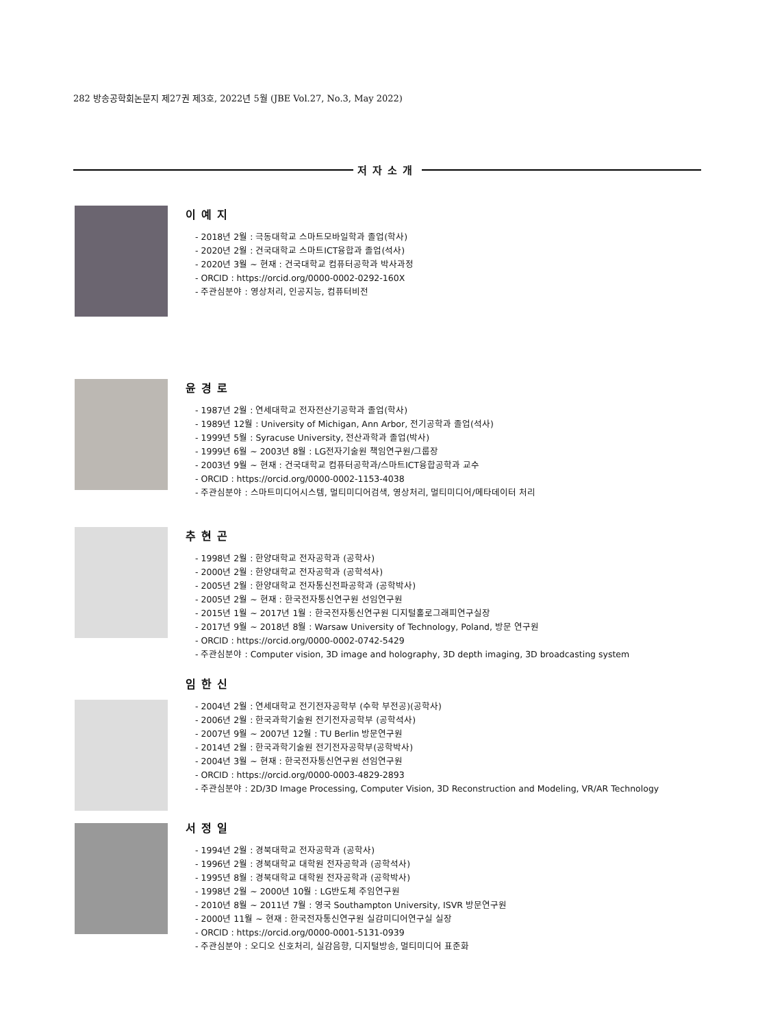282 방송공학회논문지 제27권 제3호, 2022년 5월 (JBE Vol.27, No.3, May 2022)
저자소개
이예지
- 2018년 2월 : 극동대학교 스마트모바일학과 졸업(학사)
- 2020년 2월 : 건국대학교 스마트ICT융합과 졸업(석사)
- 2020년 3월 ~ 현재 : 건국대학교 컴퓨터공학과 박사과정
- ORCID : https://orcid.org/0000-0002-0292-160X
- 주관심분야 : 영상처리, 인공지능, 컴퓨터비전
윤경로
- 1987년 2월 : 연세대학교 전자전산기공학과 졸업(학사)
- 1989년 12월 : University of Michigan, Ann Arbor, 전기공학과 졸업(석사)
- 1999년 5월 : Syracuse University, 전산과학과 졸업(박사)
- 1999년 6월 ~ 2003년 8월 : LG전자기술원 책임연구원/그룹장
- 2003년 9월 ~ 현재 : 건국대학교 컴퓨터공학과/스마트ICT융합공학과 교수
- ORCID : https://orcid.org/0000-0002-1153-4038
- 주관심분야 : 스마트미디어시스템, 멀티미디어검색, 영상처리, 멀티미디어/메타데이터 처리
추현곤
- 1998년 2월 : 한양대학교 전자공학과 (공학사)
- 2000년 2월 : 한양대학교 전자공학과 (공학석사)
- 2005년 2월 : 한양대학교 전자통신전파공학과 (공학박사)
- 2005년 2월 ~ 현재 : 한국전자통신연구원 선임연구원
- 2015년 1월 ~ 2017년 1월 : 한국전자통신연구원 디지털홀로그래피연구실장
- 2017년 9월 ~ 2018년 8월 : Warsaw University of Technology, Poland, 방문 연구원
- ORCID : https://orcid.org/0000-0002-0742-5429
- 주관심분야 : Computer vision, 3D image and holography, 3D depth imaging, 3D broadcasting system
임한신
- 2004년 2월 : 연세대학교 전기전자공학부 (수학 부전공)(공학사)
- 2006년 2월 : 한국과학기술원 전기전자공학부 (공학석사)
- 2007년 9월 ~ 2007년 12월 : TU Berlin 방문연구원
- 2014년 2월 : 한국과학기술원 전기전자공학부(공학박사)
- 2004년 3월 ~ 현재 : 한국전자통신연구원 선임연구원
- ORCID : https://orcid.org/0000-0003-4829-2893
- 주관심분야 : 2D/3D Image Processing, Computer Vision, 3D Reconstruction and Modeling, VR/AR Technology
서정일
- 1994년 2월 : 경북대학교 전자공학과 (공학사)
- 1996년 2월 : 경북대학교 대학원 전자공학과 (공학석사)
- 1995년 8월 : 경북대학교 대학원 전자공학과 (공학박사)
- 1998년 2월 ~ 2000년 10월 : LG반도체 주임연구원
- 2010년 8월 ~ 2011년 7월 : 영국 Southampton University, ISVR 방문연구원
- 2000년 11월 ~ 현재 : 한국전자통신연구원 실감미디어연구실 실장
- ORCID : https://orcid.org/0000-0001-5131-0939
- 주관심분야 : 오디오 신호처리, 실감음향, 디지털방송, 멀티미디어 표준화